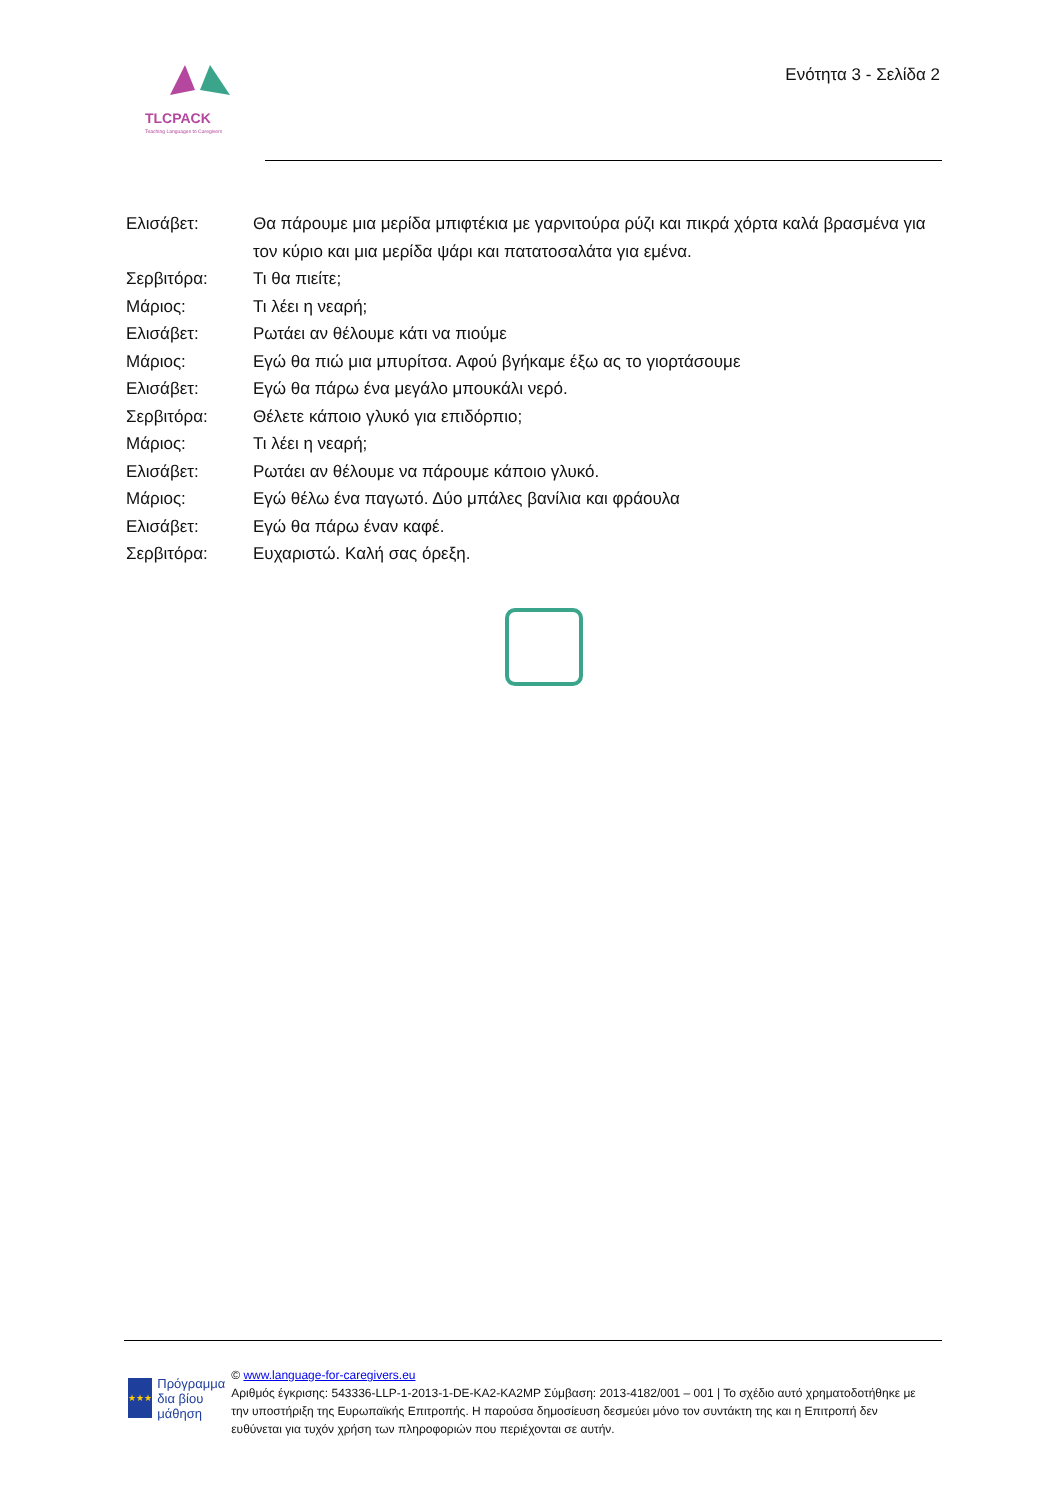TLCPACK
Teaching Languages to Caregivers
Ενότητα 3 - Σελίδα 2
Ελισάβετ: Θα πάρουμε μια μερίδα μπιφτέκια με γαρνιτούρα ρύζι και πικρά χόρτα καλά βρασμένα για τον κύριο και μια μερίδα ψάρι και πατατοσαλάτα για εμένα.
Σερβιτόρα: Τι θα πιείτε;
Μάριος: Τι λέει η νεαρή;
Ελισάβετ: Ρωτάει αν θέλουμε κάτι να πιούμε
Μάριος: Εγώ θα πιώ μια μπυρίτσα. Αφού βγήκαμε έξω ας το γιορτάσουμε
Ελισάβετ: Εγώ θα πάρω ένα μεγάλο μπουκάλι νερό.
Σερβιτόρα: Θέλετε κάποιο γλυκό για επιδόρπιο;
Μάριος: Τι λέει η νεαρή;
Ελισάβετ: Ρωτάει αν θέλουμε να πάρουμε κάποιο γλυκό.
Μάριος: Εγώ θέλω ένα παγωτό. Δύο μπάλες βανίλια και φράουλα
Ελισάβετ: Εγώ θα πάρω έναν καφέ.
Σερβιτόρα: Ευχαριστώ. Καλή σας όρεξη.
★★★
Πρόγραμμα δια βίου μάθηση
© www.language-for-caregivers.eu
Αριθμός έγκρισης: 543336-LLP-1-2013-1-DE-KA2-KA2MP Σύμβαση: 2013-4182/001 – 001 | Το σχέδιο αυτό χρηματοδοτήθηκε με την υποστήριξη της Ευρωπαϊκής Επιτροπής. Η παρούσα δημοσίευση δεσμεύει μόνο τον συντάκτη της και η Επιτροπή δεν ευθύνεται για τυχόν χρήση των πληροφοριών που περιέχονται σε αυτήν.